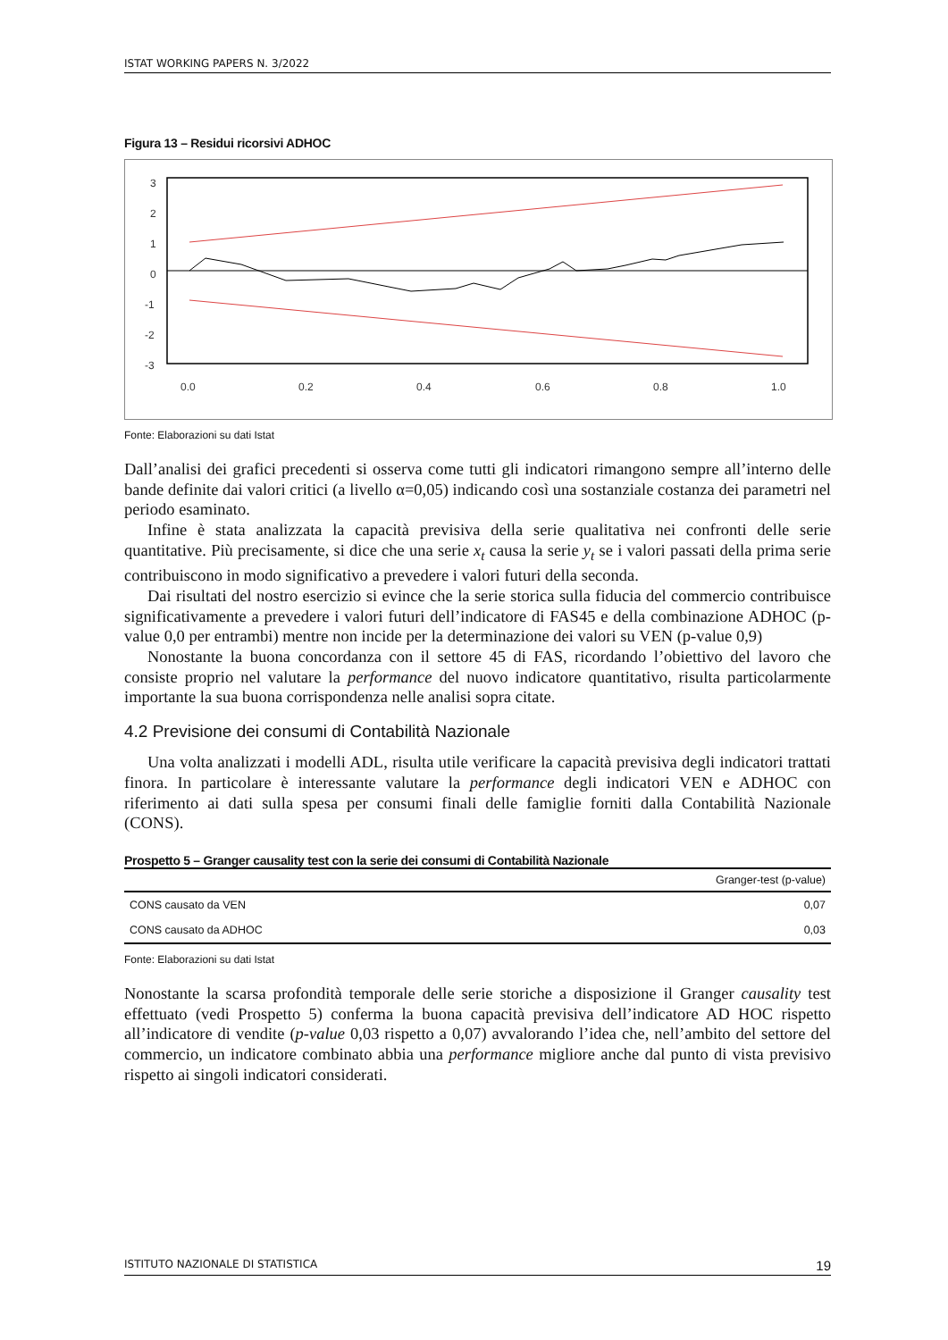ISTAT WORKING PAPERS N. 3/2022
Figura 13 – Residui ricorsivi ADHOC
3
2
1
0
-1
-2
-3
0.0
0.2
0.4
0.6
0.8
1.0
Fonte: Elaborazioni su dati Istat
Dall’analisi dei grafici precedenti si osserva come tutti gli indicatori rimangono sempre all’interno delle bande definite dai valori critici (a livello α=0,05) indicando così una sostanziale costanza dei parametri nel periodo esaminato.
Infine è stata analizzata la capacità previsiva della serie qualitativa nei confronti delle serie quantitative. Più precisamente, si dice che una serie x<sub>t</sub> causa la serie y<sub>t</sub> se i valori passati della prima serie contribuiscono in modo significativo a prevedere i valori futuri della seconda.
Dai risultati del nostro esercizio si evince che la serie storica sulla fiducia del commercio contribuisce significativamente a prevedere i valori futuri dell’indicatore di FAS45 e della combinazione ADHOC (p-value 0,0 per entrambi) mentre non incide per la determinazione dei valori su VEN (p-value 0,9)
Nonostante la buona concordanza con il settore 45 di FAS, ricordando l’obiettivo del lavoro che consiste proprio nel valutare la performance del nuovo indicatore quantitativo, risulta particolarmente importante la sua buona corrispondenza nelle analisi sopra citate.
4.2 Previsione dei consumi di Contabilità Nazionale
Una volta analizzati i modelli ADL, risulta utile verificare la capacità previsiva degli indicatori trattati finora. In particolare è interessante valutare la performance degli indicatori VEN e ADHOC con riferimento ai dati sulla spesa per consumi finali delle famiglie forniti dalla Contabilità Nazionale (CONS).
Prospetto 5 – Granger causality test con la serie dei consumi di Contabilità Nazionale
| | Granger-test (p-value) |
| --- | --- |
| CONS causato da VEN | 0,07 |
| CONS causato da ADHOC | 0,03 |
Fonte: Elaborazioni su dati Istat
Nonostante la scarsa profondità temporale delle serie storiche a disposizione il Granger causality test effettuato (vedi Prospetto 5) conferma la buona capacità previsiva dell’indicatore AD HOC rispetto all’indicatore di vendite (p-value 0,03 rispetto a 0,07) avvalorando l’idea che, nell’ambito del settore del commercio, un indicatore combinato abbia una performance migliore anche dal punto di vista previsivo rispetto ai singoli indicatori considerati.
ISTITUTO NAZIONALE DI STATISTICA 19